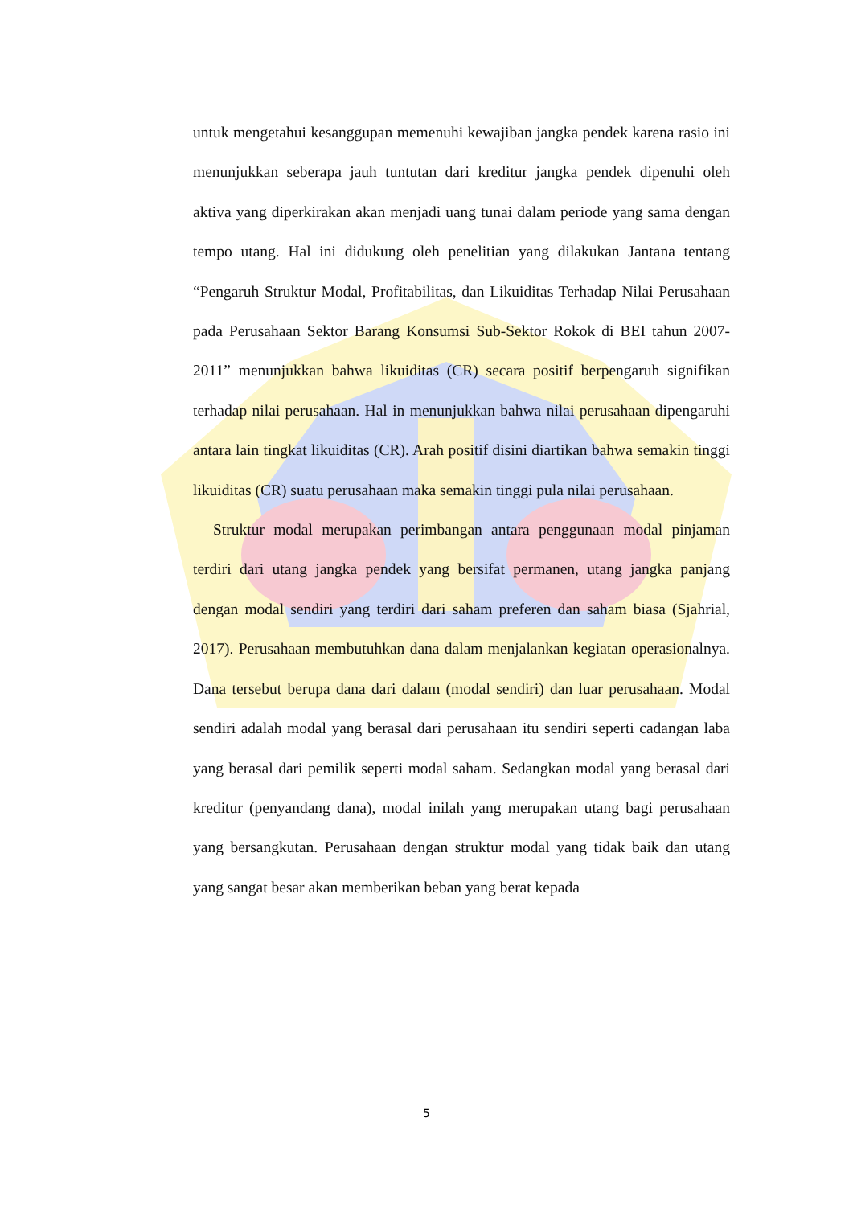untuk mengetahui kesanggupan memenuhi kewajiban jangka pendek karena rasio ini menunjukkan seberapa jauh tuntutan dari kreditur jangka pendek dipenuhi oleh aktiva yang diperkirakan akan menjadi uang tunai dalam periode yang sama dengan tempo utang. Hal ini didukung oleh penelitian yang dilakukan Jantana tentang “Pengaruh Struktur Modal, Profitabilitas, dan Likuiditas Terhadap Nilai Perusahaan pada Perusahaan Sektor Barang Konsumsi Sub-Sektor Rokok di BEI tahun 2007-2011” menunjukkan bahwa likuiditas (CR) secara positif berpengaruh signifikan terhadap nilai perusahaan. Hal in menunjukkan bahwa nilai perusahaan dipengaruhi antara lain tingkat likuiditas (CR). Arah positif disini diartikan bahwa semakin tinggi likuiditas (CR) suatu perusahaan maka semakin tinggi pula nilai perusahaan.
Struktur modal merupakan perimbangan antara penggunaan modal pinjaman terdiri dari utang jangka pendek yang bersifat permanen, utang jangka panjang dengan modal sendiri yang terdiri dari saham preferen dan saham biasa (Sjahrial, 2017). Perusahaan membutuhkan dana dalam menjalankan kegiatan operasionalnya. Dana tersebut berupa dana dari dalam (modal sendiri) dan luar perusahaan. Modal sendiri adalah modal yang berasal dari perusahaan itu sendiri seperti cadangan laba yang berasal dari pemilik seperti modal saham. Sedangkan modal yang berasal dari kreditur (penyandang dana), modal inilah yang merupakan utang bagi perusahaan yang bersangkutan. Perusahaan dengan struktur modal yang tidak baik dan utang yang sangat besar akan memberikan beban yang berat kepada
5